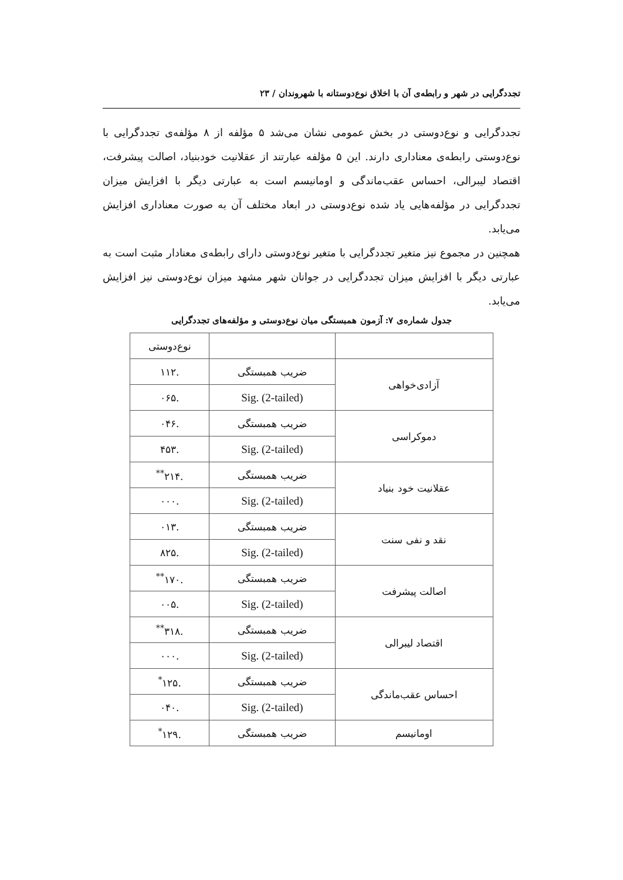تجددگرایی در شهر و رابطه‌ی آن با اخلاق نوع‌دوستانه با شهروندان / ۲۳
تجددگرایی و نوع‌دوستی در بخش عمومی نشان می‌شد ۵ مؤلفه از ۸ مؤلفه‌ی تجددگرایی با نوع‌دوستی رابطه‌ی معناداری دارند. این ۵ مؤلفه عبارتند از عقلانیت خودبنیاد، اصالت پیشرفت، اقتصاد لیبرالی، احساس عقب‌ماندگی و اومانیسم است به عبارتی دیگر با افزایش میزان تجددگرایی در مؤلفه‌هایی یاد شده نوع‌دوستی در ابعاد مختلف آن به صورت معناداری افزایش می‌یابد.
همچنین در مجموع نیز متغیر تجددگرایی با متغیر نوع‌دوستی دارای رابطه‌ی معنادار مثبت است به عبارتی دیگر با افزایش میزان تجددگرایی در جوانان شهر مشهد میزان نوع‌دوستی نیز افزایش می‌یابد.
جدول شماره‌ی ۷: آزمون همبستگی میان نوع‌دوستی و مؤلفه‌های تجددگرایی
| | | نوع‌دوستی |
| آزادی‌خواهی | ضریب همبستگی | .۱۱۲ |
| | Sig. (2-tailed) | .۰۶۵ |
| دموکراسی | ضریب همبستگی | .۰۴۶ |
| | Sig. (2-tailed) | .۴۵۳ |
| عقلانیت خود بنیاد | ضریب همبستگی | .۲۱۴<sup>**</sup> |
| | Sig. (2-tailed) | .۰۰۰ |
| نقد و نفی سنت | ضریب همبستگی | .۰۱۳ |
| | Sig. (2-tailed) | .۸۲۵ |
| اصالت پیشرفت | ضریب همبستگی | .۱۷۰<sup>**</sup> |
| | Sig. (2-tailed) | .۰۰۵ |
| اقتصاد لیبرالی | ضریب همبستگی | .۳۱۸<sup>**</sup> |
| | Sig. (2-tailed) | .۰۰۰ |
| احساس عقب‌ماندگی | ضریب همبستگی | .۱۲۵<sup>*</sup> |
| | Sig. (2-tailed) | .۰۴۰ |
| اومانیسم | ضریب همبستگی | .۱۲۹<sup>*</sup> |